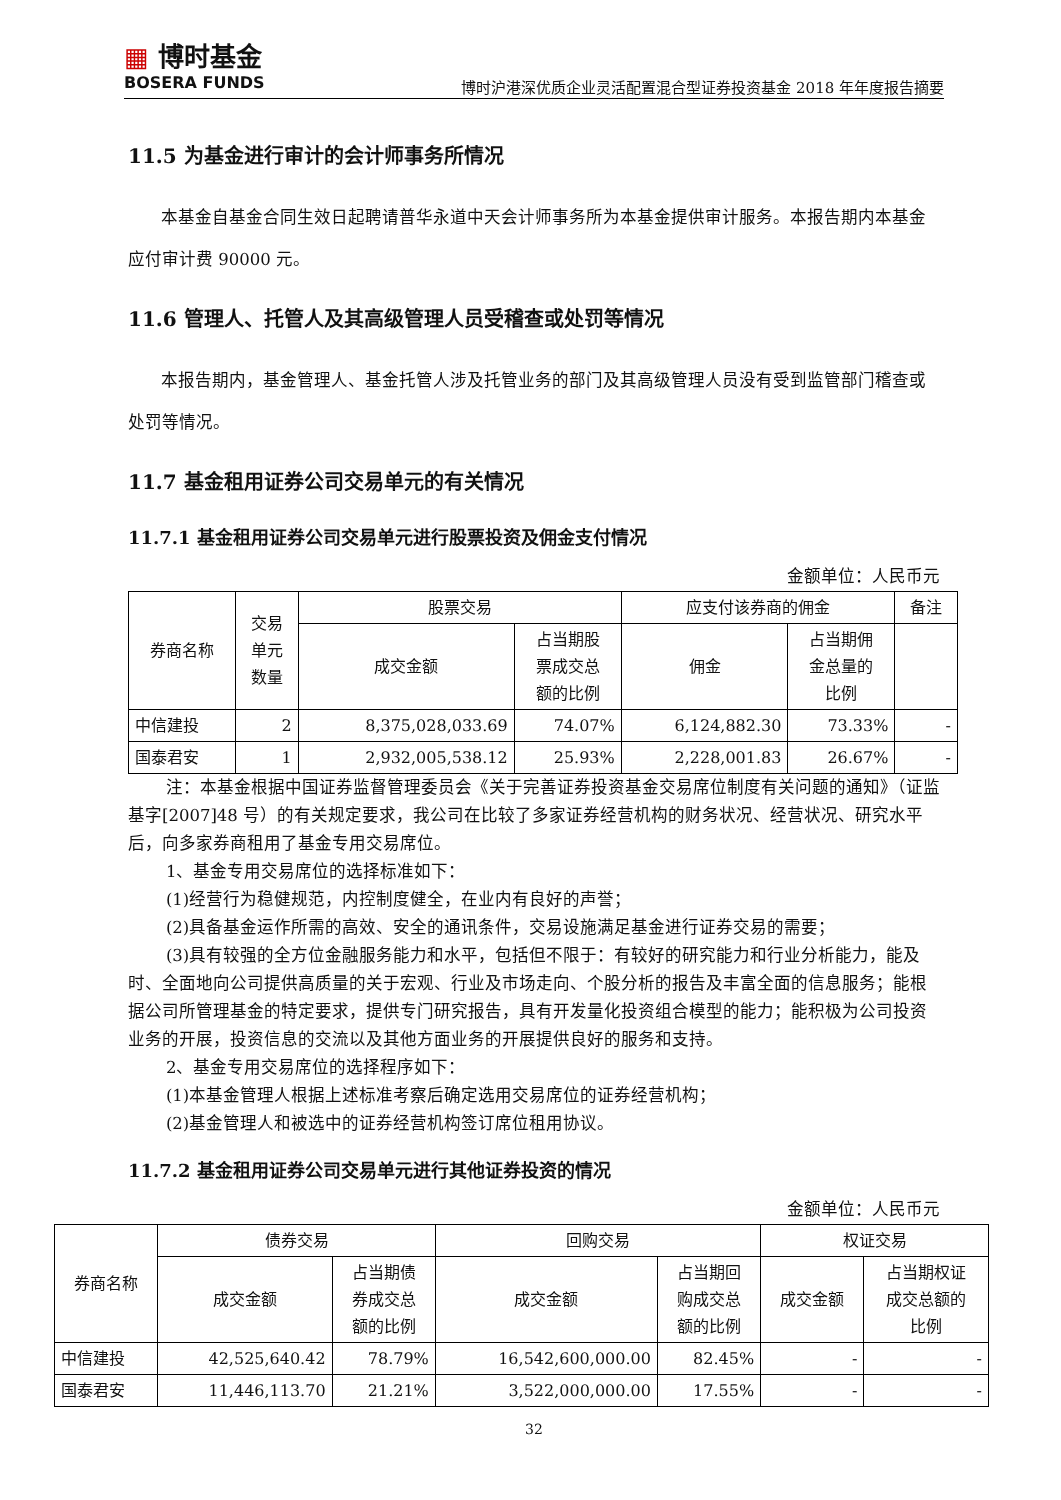▦ 博时基金
BOSERA FUNDS
博时沪港深优质企业灵活配置混合型证券投资基金 2018 年年度报告摘要
11.5 为基金进行审计的会计师事务所情况
本基金自基金合同生效日起聘请普华永道中天会计师事务所为本基金提供审计服务。本报告期内本基金应付审计费 90000 元。
11.6 管理人、托管人及其高级管理人员受稽查或处罚等情况
本报告期内，基金管理人、基金托管人涉及托管业务的部门及其高级管理人员没有受到监管部门稽查或处罚等情况。
11.7 基金租用证券公司交易单元的有关情况
11.7.1 基金租用证券公司交易单元进行股票投资及佣金支付情况
金额单位：人民币元
| 券商名称 | 交易 单元 数量 | 股票交易 | | 应支付该券商的佣金 | | 备注 |
| --- | --- | --- | --- | --- | --- | --- |
| | | 成交金额 | 占当期股 票成交总 额的比例 | 佣金 | 占当期佣 金总量的 比例 | |
| 中信建投 | 2 | 8,375,028,033.69 | 74.07% | 6,124,882.30 | 73.33% | - |
| 国泰君安 | 1 | 2,932,005,538.12 | 25.93% | 2,228,001.83 | 26.67% | - |
注：本基金根据中国证券监督管理委员会《关于完善证券投资基金交易席位制度有关问题的通知》（证监基字[2007]48 号）的有关规定要求，我公司在比较了多家证券经营机构的财务状况、经营状况、研究水平后，向多家券商租用了基金专用交易席位。
1、基金专用交易席位的选择标准如下：
(1)经营行为稳健规范，内控制度健全，在业内有良好的声誉；
(2)具备基金运作所需的高效、安全的通讯条件，交易设施满足基金进行证券交易的需要；
(3)具有较强的全方位金融服务能力和水平，包括但不限于：有较好的研究能力和行业分析能力，能及时、全面地向公司提供高质量的关于宏观、行业及市场走向、个股分析的报告及丰富全面的信息服务；能根据公司所管理基金的特定要求，提供专门研究报告，具有开发量化投资组合模型的能力；能积极为公司投资业务的开展，投资信息的交流以及其他方面业务的开展提供良好的服务和支持。
2、基金专用交易席位的选择程序如下：
(1)本基金管理人根据上述标准考察后确定选用交易席位的证券经营机构；
(2)基金管理人和被选中的证券经营机构签订席位租用协议。
11.7.2 基金租用证券公司交易单元进行其他证券投资的情况
金额单位：人民币元
| 券商名称 | 债券交易 | | 回购交易 | | 权证交易 | |
| --- | --- | --- | --- | --- | --- | --- |
| | 成交金额 | 占当期债 券成交总 额的比例 | 成交金额 | 占当期回 购成交总 额的比例 | 成交金额 | 占当期权证 成交总额的 比例 |
| 中信建投 | 42,525,640.42 | 78.79% | 16,542,600,000.00 | 82.45% | - | - |
| 国泰君安 | 11,446,113.70 | 21.21% | 3,522,000,000.00 | 17.55% | - | - |
32